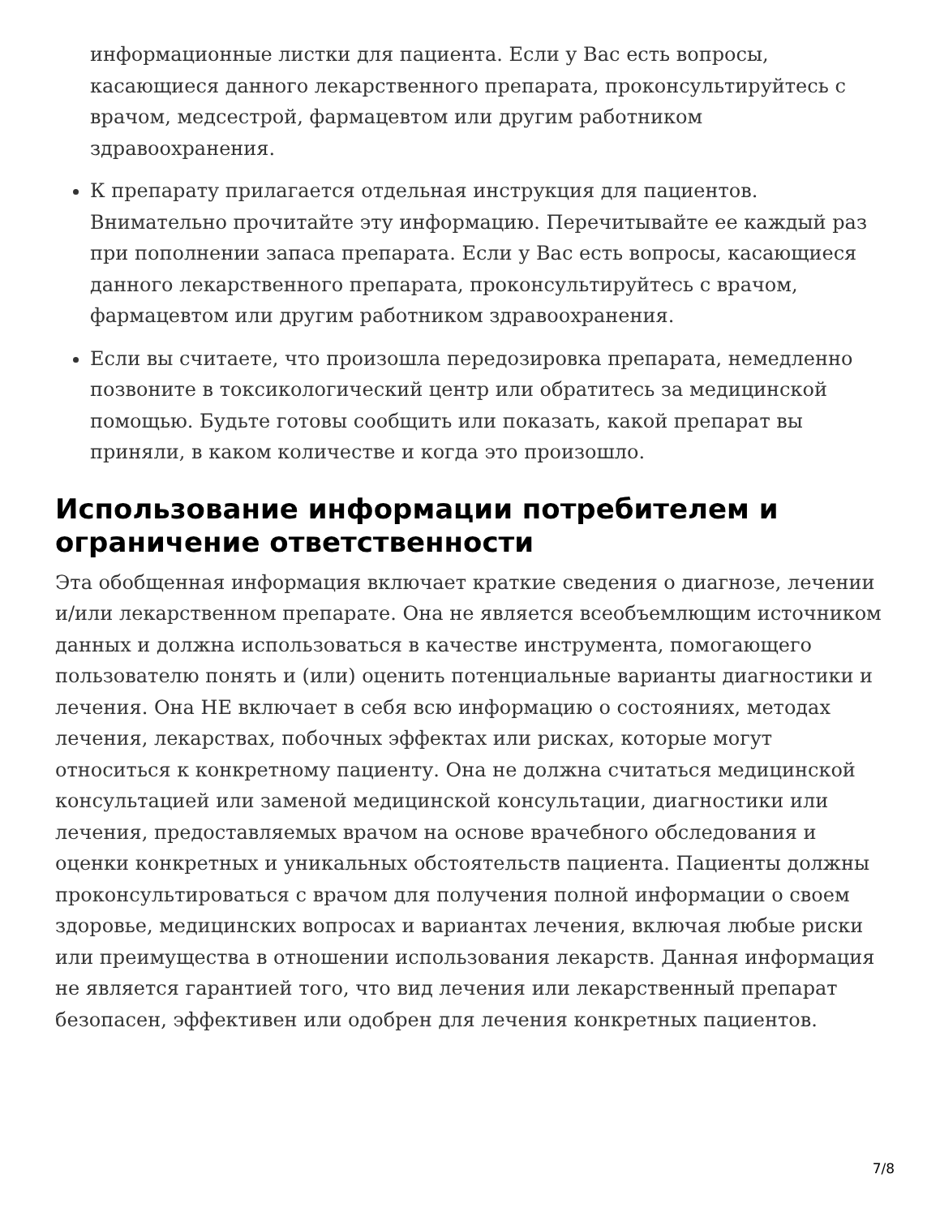информационные листки для пациента. Если у Вас есть вопросы, касающиеся данного лекарственного препарата, проконсультируйтесь с врачом, медсестрой, фармацевтом или другим работником здравоохранения.
К препарату прилагается отдельная инструкция для пациентов. Внимательно прочитайте эту информацию. Перечитывайте ее каждый раз при пополнении запаса препарата. Если у Вас есть вопросы, касающиеся данного лекарственного препарата, проконсультируйтесь с врачом, фармацевтом или другим работником здравоохранения.
Если вы считаете, что произошла передозировка препарата, немедленно позвоните в токсикологический центр или обратитесь за медицинской помощью. Будьте готовы сообщить или показать, какой препарат вы приняли, в каком количестве и когда это произошло.
Использование информации потребителем и ограничение ответственности
Эта обобщенная информация включает краткие сведения о диагнозе, лечении и/или лекарственном препарате. Она не является всеобъемлющим источником данных и должна использоваться в качестве инструмента, помогающего пользователю понять и (или) оценить потенциальные варианты диагностики и лечения. Она НЕ включает в себя всю информацию о состояниях, методах лечения, лекарствах, побочных эффектах или рисках, которые могут относиться к конкретному пациенту. Она не должна считаться медицинской консультацией или заменой медицинской консультации, диагностики или лечения, предоставляемых врачом на основе врачебного обследования и оценки конкретных и уникальных обстоятельств пациента. Пациенты должны проконсультироваться с врачом для получения полной информации о своем здоровье, медицинских вопросах и вариантах лечения, включая любые риски или преимущества в отношении использования лекарств. Данная информация не является гарантией того, что вид лечения или лекарственный препарат безопасен, эффективен или одобрен для лечения конкретных пациентов.
7/8